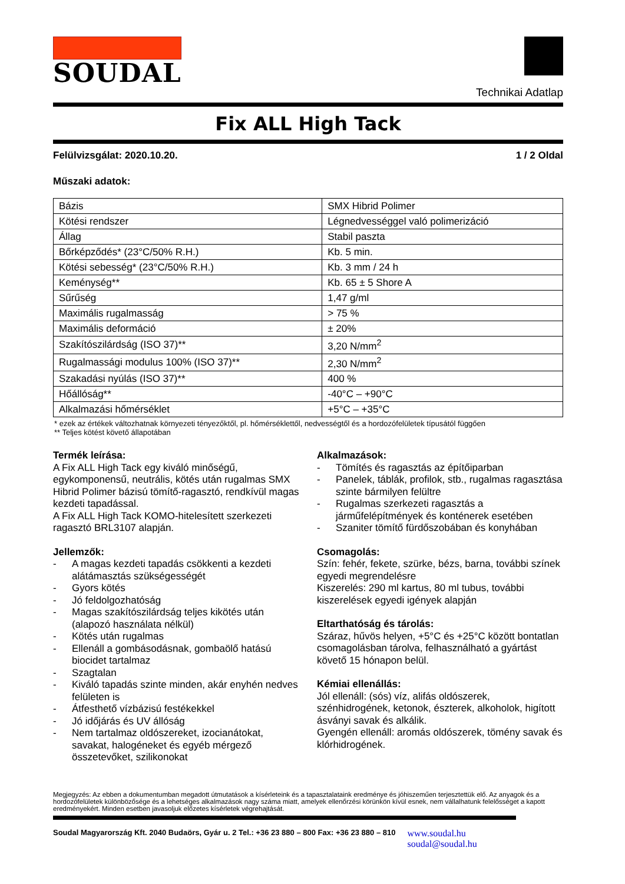SOUDAL
Technikai Adatlap
Fix ALL High Tack
Felülvizsgálat: 2020.10.20. 1 / 2 Oldal
Műszaki adatok:
| Bázis | SMX Hibrid Polimer |
| Kötési rendszer | Légnedvességgel való polimerizáció |
| Állag | Stabil paszta |
| Bőrképződés* (23°C/50% R.H.) | Kb. 5 min. |
| Kötési sebesség* (23°C/50% R.H.) | Kb. 3 mm / 24 h |
| Keménység** | Kb. 65 ± 5 Shore A |
| Sűrűség | 1,47 g/ml |
| Maximális rugalmasság | > 75 % |
| Maximális deformáció | ± 20% |
| Szakítószilárdság (ISO 37)** | 3,20 N/mm<sup>2</sup> |
| Rugalmassági modulus 100% (ISO 37)** | 2,30 N/mm<sup>2</sup> |
| Szakadási nyúlás (ISO 37)** | 400 % |
| Hőállóság** | -40°C – +90°C |
| Alkalmazási hőmérséklet | +5°C – +35°C |
* ezek az értékek változhatnak környezeti tényezőktől, pl. hőmérséklettől, nedvességtől és a hordozófelületek típusától függően
** Teljes kötést követő állapotában
Termék leírása:
A Fix ALL High Tack egy kiváló minőségű, egykomponensű, neutrális, kötés után rugalmas SMX Hibrid Polimer bázisú tömítő-ragasztó, rendkívül magas kezdeti tapadással.
A Fix ALL High Tack KOMO-hitelesített szerkezeti ragasztó BRL3107 alapján.
Jellemzők:
- A magas kezdeti tapadás csökkenti a kezdeti alátámasztás szükségességét
- Gyors kötés
- Jó feldolgozhatóság
- Magas szakítószilárdság teljes kikötés után (alapozó használata nélkül)
- Kötés után rugalmas
- Ellenáll a gombásodásnak, gombaölő hatású biocidet tartalmaz
- Szagtalan
- Kiváló tapadás szinte minden, akár enyhén nedves felületen is
- Átfesthető vízbázisú festékekkel
- Jó időjárás és UV állóság
- Nem tartalmaz oldószereket, izocianátokat, savakat, halogéneket és egyéb mérgező összetevőket, szilikonokat
Alkalmazások:
- Tömítés és ragasztás az építőiparban
- Panelek, táblák, profilok, stb., rugalmas ragasztása szinte bármilyen felültre
- Rugalmas szerkezeti ragasztás a járműfelépítmények és konténerek esetében
- Szaniter tömítő fürdőszobában és konyhában
Csomagolás:
Szín: fehér, fekete, szürke, bézs, barna, további színek egyedi megrendelésre
Kiszerelés: 290 ml kartus, 80 ml tubus, további kiszerelések egyedi igények alapján
Eltarthatóság és tárolás:
Száraz, hűvös helyen, +5°C és +25°C között bontatlan csomagolásban tárolva, felhasználható a gyártást követő 15 hónapon belül.
Kémiai ellenállás:
Jól ellenáll: (sós) víz, alifás oldószerek, szénhidrogének, ketonok, észterek, alkoholok, higított ásványi savak és alkálik.
Gyengén ellenáll: aromás oldószerek, tömény savak és klórhidrogének.
Megjegyzés: Az ebben a dokumentumban megadott útmutatások a kísérleteink és a tapasztalataink eredménye és jóhiszeműen terjesztettük elő. Az anyagok és a hordozófelületek különbözősége és a lehetséges alkalmazások nagy száma miatt, amelyek ellenőrzési körünkön kívül esnek, nem vállalhatunk felelősséget a kapott eredményekért. Minden esetben javasoljuk előzetes kísérletek végrehajtását.
Soudal Magyarország Kft. 2040 Budaörs, Gyár u. 2 Tel.: +36 23 880 – 800 Fax: +36 23 880 – 810 www.soudal.hu
soudal@soudal.hu